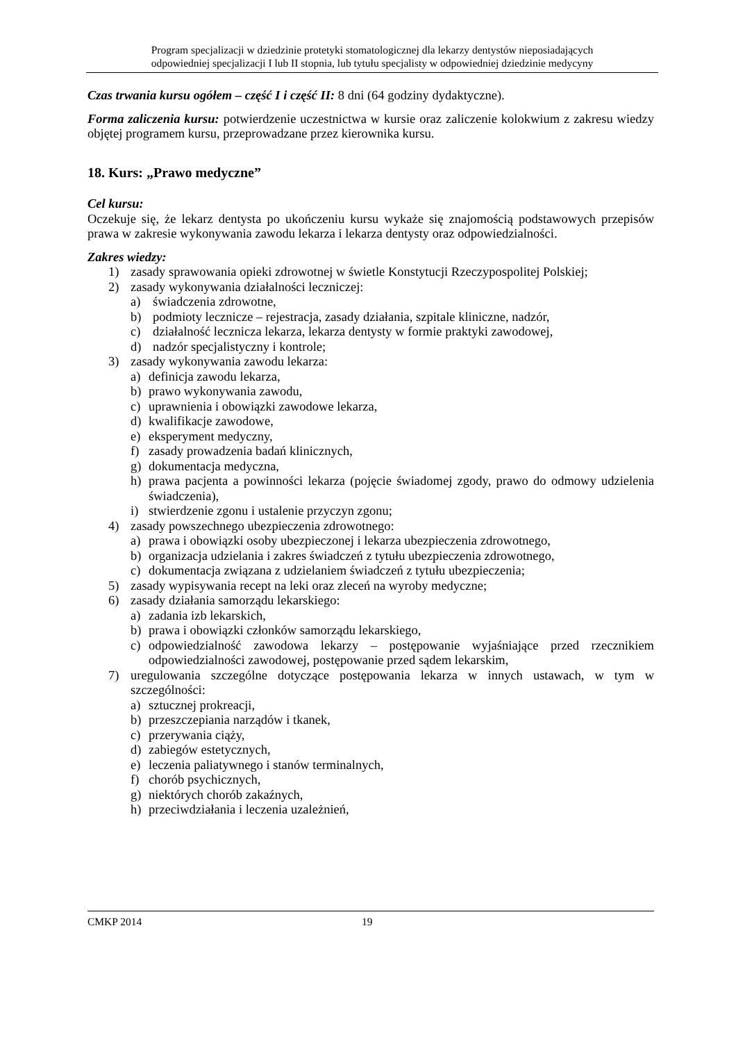Program specjalizacji w dziedzinie protetyki stomatologicznej dla lekarzy dentystów nieposiadających
odpowiedniej specjalizacji I lub II stopnia, lub tytułu specjalisty w odpowiedniej dziedzinie medycyny
Czas trwania kursu ogółem – część I i część II: 8 dni (64 godziny dydaktyczne).
Forma zaliczenia kursu: potwierdzenie uczestnictwa w kursie oraz zaliczenie kolokwium z zakresu wiedzy objętej programem kursu, przeprowadzane przez kierownika kursu.
18. Kurs: „Prawo medyczne”
Cel kursu:
Oczekuje się, że lekarz dentysta po ukończeniu kursu wykaże się znajomością podstawowych przepisów prawa w zakresie wykonywania zawodu lekarza i lekarza dentysty oraz odpowiedzialności.
Zakres wiedzy:
1) zasady sprawowania opieki zdrowotnej w świetle Konstytucji Rzeczypospolitej Polskiej;
2) zasady wykonywania działalności leczniczej:
a) świadczenia zdrowotne,
b) podmioty lecznicze – rejestracja, zasady działania, szpitale kliniczne, nadzór,
c) działalność lecznicza lekarza, lekarza dentysty w formie praktyki zawodowej,
d) nadzór specjalistyczny i kontrole;
3) zasady wykonywania zawodu lekarza:
a) definicja zawodu lekarza,
b) prawo wykonywania zawodu,
c) uprawnienia i obowiązki zawodowe lekarza,
d) kwalifikacje zawodowe,
e) eksperyment medyczny,
f) zasady prowadzenia badań klinicznych,
g) dokumentacja medyczna,
h) prawa pacjenta a powinności lekarza (pojęcie świadomej zgody, prawo do odmowy udzielenia świadczenia),
i) stwierdzenie zgonu i ustalenie przyczyn zgonu;
4) zasady powszechnego ubezpieczenia zdrowotnego:
a) prawa i obowiązki osoby ubezpieczonej i lekarza ubezpieczenia zdrowotnego,
b) organizacja udzielania i zakres świadczeń z tytułu ubezpieczenia zdrowotnego,
c) dokumentacja związana z udzielaniem świadczeń z tytułu ubezpieczenia;
5) zasady wypisywania recept na leki oraz zleceń na wyroby medyczne;
6) zasady działania samorządu lekarskiego:
a) zadania izb lekarskich,
b) prawa i obowiązki członków samorządu lekarskiego,
c) odpowiedzialność zawodowa lekarzy – postępowanie wyjaśniające przed rzecznikiem odpowiedzialności zawodowej, postępowanie przed sądem lekarskim,
7) uregulowania szczególne dotyczące postępowania lekarza w innych ustawach, w tym w szczególności:
a) sztucznej prokreacji,
b) przeszczepiania narządów i tkanek,
c) przerywania ciąży,
d) zabiegów estetycznych,
e) leczenia paliatywnego i stanów terminalnych,
f) chorób psychicznych,
g) niektórych chorób zakaźnych,
h) przeciwdziałania i leczenia uzależnień,
CMKP 2014 19